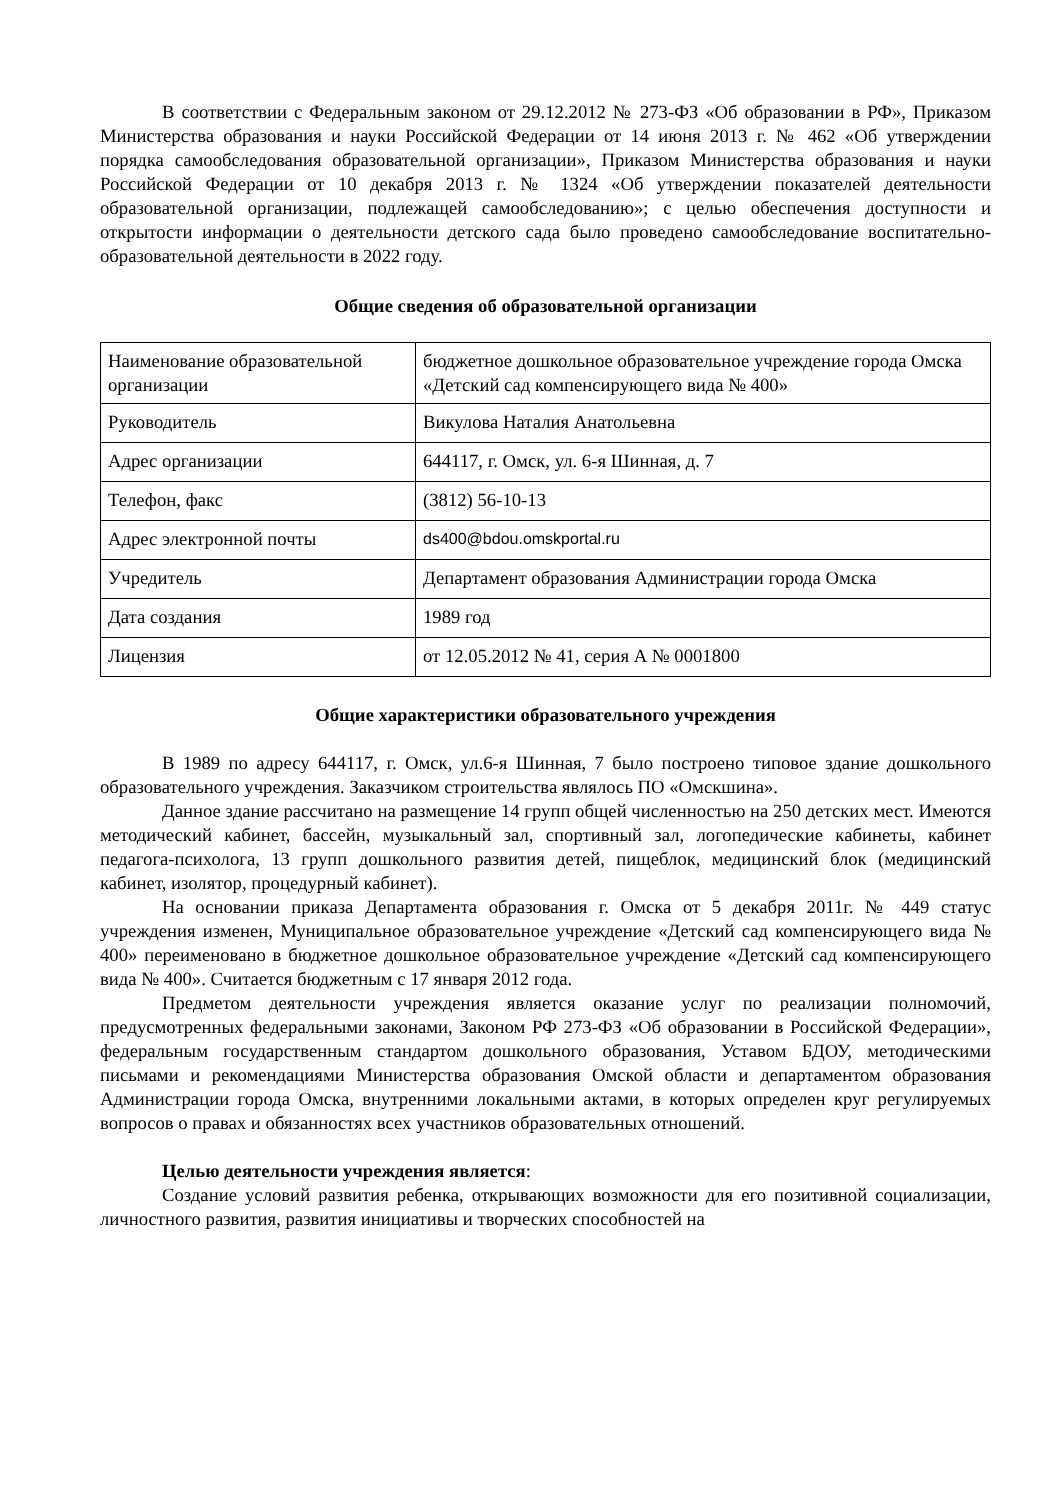В соответствии с Федеральным законом от 29.12.2012 № 273-ФЗ «Об образовании в РФ», Приказом Министерства образования и науки Российской Федерации от 14 июня 2013 г. № 462 «Об утверждении порядка самообследования образовательной организации», Приказом Министерства образования и науки Российской Федерации от 10 декабря 2013 г. № 1324 «Об утверждении показателей деятельности образовательной организации, подлежащей самообследованию»; с целью обеспечения доступности и открытости информации о деятельности детского сада было проведено самообследование воспитательно-образовательной деятельности в 2022 году.
Общие сведения об образовательной организации
| Наименование образовательной организации | бюджетное дошкольное образовательное учреждение города Омска «Детский сад компенсирующего вида № 400» |
| Руководитель | Викулова Наталия Анатольевна |
| Адрес организации | 644117, г. Омск, ул. 6-я Шинная, д. 7 |
| Телефон, факс | (3812) 56-10-13 |
| Адрес электронной почты | ds400@bdou.omskportal.ru |
| Учредитель | Департамент образования Администрации города Омска |
| Дата создания | 1989 год |
| Лицензия | от 12.05.2012 № 41, серия А № 0001800 |
Общие характеристики образовательного учреждения
В 1989 по адресу 644117, г. Омск, ул.6-я Шинная, 7 было построено типовое здание дошкольного образовательного учреждения. Заказчиком строительства являлось ПО «Омскшина».
Данное здание рассчитано на размещение 14 групп общей численностью на 250 детских мест. Имеются методический кабинет, бассейн, музыкальный зал, спортивный зал, логопедические кабинеты, кабинет педагога-психолога, 13 групп дошкольного развития детей, пищеблок, медицинский блок (медицинский кабинет, изолятор, процедурный кабинет).
На основании приказа Департамента образования г. Омска от 5 декабря 2011г. № 449 статус учреждения изменен, Муниципальное образовательное учреждение «Детский сад компенсирующего вида № 400» переименовано в бюджетное дошкольное образовательное учреждение «Детский сад компенсирующего вида № 400». Считается бюджетным с 17 января 2012 года.
Предметом деятельности учреждения является оказание услуг по реализации полномочий, предусмотренных федеральными законами, Законом РФ 273-ФЗ «Об образовании в Российской Федерации», федеральным государственным стандартом дошкольного образования, Уставом БДОУ, методическими письмами и рекомендациями Министерства образования Омской области и департаментом образования Администрации города Омска, внутренними локальными актами, в которых определен круг регулируемых вопросов о правах и обязанностях всех участников образовательных отношений.
Целью деятельности учреждения является:
Создание условий развития ребенка, открывающих возможности для его позитивной социализации, личностного развития, развития инициативы и творческих способностей на